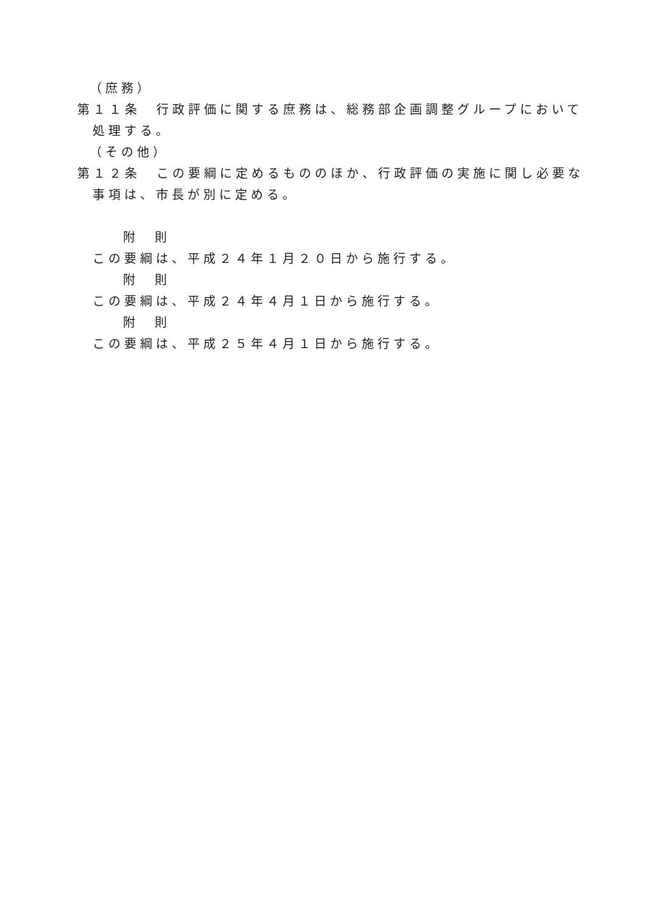（庶務）
第１１条　行政評価に関する庶務は、総務部企画調整グループにおいて処理する。
（その他）
第１２条　この要綱に定めるもののほか、行政評価の実施に関し必要な事項は、市長が別に定める。
附　則
この要綱は、平成２４年１月２０日から施行する。
附　則
この要綱は、平成２４年４月１日から施行する。
附　則
この要綱は、平成２５年４月１日から施行する。